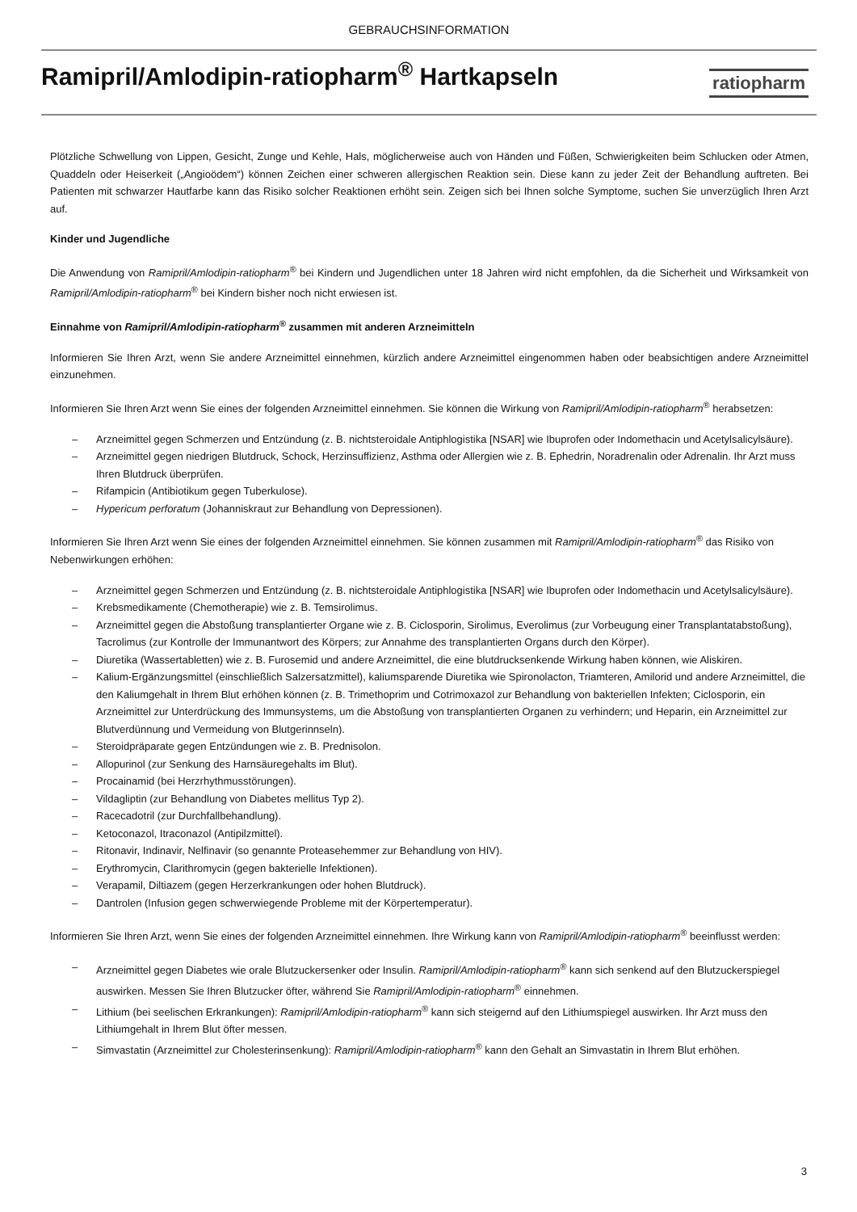GEBRAUCHSINFORMATION
Ramipril/Amlodipin-ratiopharm<sup>®</sup> Hartkapseln
ratiopharm
Plötzliche Schwellung von Lippen, Gesicht, Zunge und Kehle, Hals, möglicherweise auch von Händen und Füßen, Schwierigkeiten beim Schlucken oder Atmen, Quaddeln oder Heiserkeit („Angioödem“) können Zeichen einer schweren allergischen Reaktion sein. Diese kann zu jeder Zeit der Behandlung auftreten. Bei Patienten mit schwarzer Hautfarbe kann das Risiko solcher Reaktionen erhöht sein. Zeigen sich bei Ihnen solche Symptome, suchen Sie unverzüglich Ihren Arzt auf.
Kinder und Jugendliche
Die Anwendung von Ramipril/Amlodipin-ratiopharm<sup>®</sup> bei Kindern und Jugendlichen unter 18 Jahren wird nicht empfohlen, da die Sicherheit und Wirksamkeit von Ramipril/Amlodipin-ratiopharm<sup>®</sup> bei Kindern bisher noch nicht erwiesen ist.
Einnahme von Ramipril/Amlodipin-ratiopharm<sup>®</sup> zusammen mit anderen Arzneimitteln
Informieren Sie Ihren Arzt, wenn Sie andere Arzneimittel einnehmen, kürzlich andere Arzneimittel eingenommen haben oder beabsichtigen andere Arzneimittel einzunehmen.
Informieren Sie Ihren Arzt wenn Sie eines der folgenden Arzneimittel einnehmen. Sie können die Wirkung von Ramipril/Amlodipin-ratiopharm<sup>®</sup> herabsetzen:
– Arzneimittel gegen Schmerzen und Entzündung (z. B. nichtsteroidale Antiphlogistika [NSAR] wie Ibuprofen oder Indomethacin und Acetylsalicylsäure).
– Arzneimittel gegen niedrigen Blutdruck, Schock, Herzinsuffizienz, Asthma oder Allergien wie z. B. Ephedrin, Noradrenalin oder Adrenalin. Ihr Arzt muss Ihren Blutdruck überprüfen.
– Rifampicin (Antibiotikum gegen Tuberkulose).
– Hypericum perforatum (Johanniskraut zur Behandlung von Depressionen).
Informieren Sie Ihren Arzt wenn Sie eines der folgenden Arzneimittel einnehmen. Sie können zusammen mit Ramipril/Amlodipin-ratiopharm<sup>®</sup> das Risiko von Nebenwirkungen erhöhen:
– Arzneimittel gegen Schmerzen und Entzündung (z. B. nichtsteroidale Antiphlogistika [NSAR] wie Ibuprofen oder Indomethacin und Acetylsalicylsäure).
– Krebsmedikamente (Chemotherapie) wie z. B. Temsirolimus.
– Arzneimittel gegen die Abstoßung transplantierter Organe wie z. B. Ciclosporin, Sirolimus, Everolimus (zur Vorbeugung einer Transplantatabstoßung), Tacrolimus (zur Kontrolle der Immunantwort des Körpers; zur Annahme des transplantierten Organs durch den Körper).
– Diuretika (Wassertabletten) wie z. B. Furosemid und andere Arzneimittel, die eine blutdrucksenkende Wirkung haben können, wie Aliskiren.
– Kalium-Ergänzungsmittel (einschließlich Salzersatzmittel), kaliumsparende Diuretika wie Spironolacton, Triamteren, Amilorid und andere Arzneimittel, die den Kaliumgehalt in Ihrem Blut erhöhen können (z. B. Trimethoprim und Cotrimoxazol zur Behandlung von bakteriellen Infekten; Ciclosporin, ein Arzneimittel zur Unterdrückung des Immunsystems, um die Abstoßung von transplantierten Organen zu verhindern; und Heparin, ein Arzneimittel zur Blutverdünnung und Vermeidung von Blutgerinnseln).
– Steroidpräparate gegen Entzündungen wie z. B. Prednisolon.
– Allopurinol (zur Senkung des Harnsäuregehalts im Blut).
– Procainamid (bei Herzrhythmusstörungen).
– Vildagliptin (zur Behandlung von Diabetes mellitus Typ 2).
– Racecadotril (zur Durchfallbehandlung).
– Ketoconazol, Itraconazol (Antipilzmittel).
– Ritonavir, Indinavir, Nelfinavir (so genannte Proteasehemmer zur Behandlung von HIV).
– Erythromycin, Clarithromycin (gegen bakterielle Infektionen).
– Verapamil, Diltiazem (gegen Herzerkrankungen oder hohen Blutdruck).
– Dantrolen (Infusion gegen schwerwiegende Probleme mit der Körpertemperatur).
Informieren Sie Ihren Arzt, wenn Sie eines der folgenden Arzneimittel einnehmen. Ihre Wirkung kann von Ramipril/Amlodipin-ratiopharm<sup>®</sup> beeinflusst werden:
– Arzneimittel gegen Diabetes wie orale Blutzuckersenker oder Insulin. Ramipril/Amlodipin-ratiopharm<sup>®</sup> kann sich senkend auf den Blutzuckerspiegel auswirken. Messen Sie Ihren Blutzucker öfter, während Sie Ramipril/Amlodipin-ratiopharm<sup>®</sup> einnehmen.
– Lithium (bei seelischen Erkrankungen): Ramipril/Amlodipin-ratiopharm<sup>®</sup> kann sich steigernd auf den Lithiumspiegel auswirken. Ihr Arzt muss den Lithiumgehalt in Ihrem Blut öfter messen.
– Simvastatin (Arzneimittel zur Cholesterinsenkung): Ramipril/Amlodipin-ratiopharm<sup>®</sup> kann den Gehalt an Simvastatin in Ihrem Blut erhöhen.
3